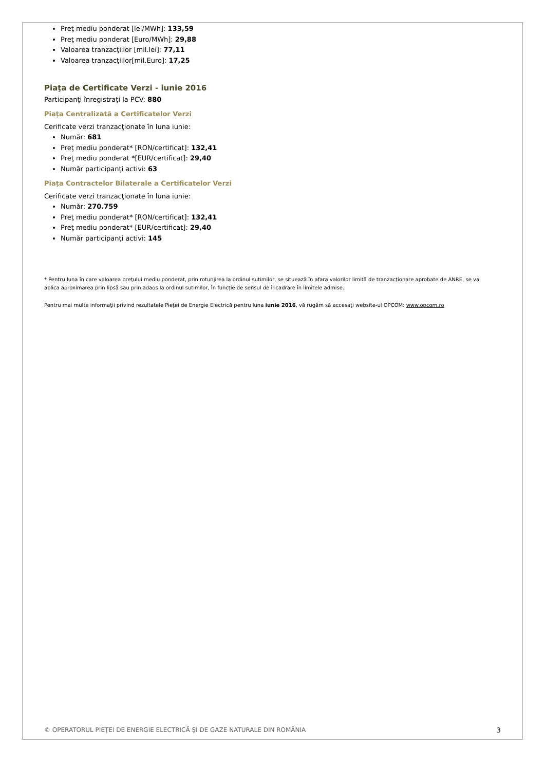Preţ mediu ponderat [lei/MWh]: 133,59
Preţ mediu ponderat [Euro/MWh]: 29,88
Valoarea tranzacţiilor [mil.lei]: 77,11
Valoarea tranzacţiilor[mil.Euro]: 17,25
Piaţa de Certificate Verzi - iunie 2016
Participanţi înregistraţi la PCV: 880
Piaţa Centralizată a Certificatelor Verzi
Cerificate verzi tranzacţionate în luna iunie:
Număr: 681
Preţ mediu ponderat* [RON/certificat]: 132,41
Preţ mediu ponderat *[EUR/certificat]: 29,40
Număr participanţi activi: 63
Piaţa Contractelor Bilaterale a Certificatelor Verzi
Cerificate verzi tranzacţionate în luna iunie:
Număr: 270.759
Preţ mediu ponderat* [RON/certificat]: 132,41
Preţ mediu ponderat* [EUR/certificat]: 29,40
Număr participanţi activi: 145
* Pentru luna în care valoarea preţului mediu ponderat, prin rotunjirea la ordinul sutimilor, se situează în afara valorilor limită de tranzacţionare aprobate de ANRE, se va aplica aproximarea prin lipsă sau prin adaos la ordinul sutimilor, în funcţie de sensul de încadrare în limitele admise.
Pentru mai multe informaţii privind rezultatele Pieţei de Energie Electrică pentru luna iunie 2016, vă rugăm să accesaţi website-ul OPCOM: www.opcom.ro
© OPERATORUL PIEŢEI DE ENERGIE ELECTRICĂ ŞI DE GAZE NATURALE DIN ROMÂNIA 3